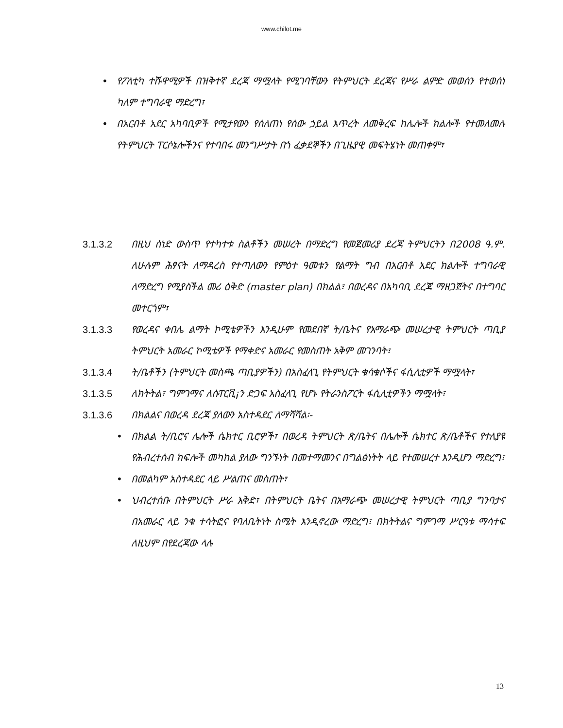www.chilot.me
• የፖለቲካ ተሹዋሚዎች በዝቅተኛ ደረጃ ማሟላት የሚገባቸውን የትምህርት ደረጃና የሥራ ልምድ መወሰን የተወሰነ ካለም ተግባራዊ ማድረግ፣
• በአርብቶ አደር አካባቢዎች የሚታየውን የሰለጠነ የሰው ኃይል እጥረት ለመቅረፍ ከሌሎች ክልሎች የተመለመሉ የትምህርት ፐርሶኔሎችንና የተባበሩ መንግሥታት በጎ ፈቃደኞችን በጊዜያዊ መፍትሄነት መጠቀም፣
3.1.3.2 በዚህ ሰነድ ውስጥ የተካተቱ ስልቶችን መሠረት በማድረግ የመጀመሪያ ደረጃ ትምህርትን በ2008 ዓ.ም. ለሁሉም ሕፃናት ለማዳረስ የተጣለውን የምዕተ ዓመቱን የልማት ግብ በአርብቶ አደር ክልሎች ተግባራዊ ለማድረግ የሚያስችል መሪ ዕቅድ (master plan) በክልል፣ በወረዳና በአካባቢ ደረጃ ማዘጋጀትና በተግባር መተርጎም፣
3.1.3.3 የወረዳና ቀበሌ ልማት ኮሚቴዎችን እንዲሁም የመደበኛ ት/ቤትና የአማራጭ መሠረታዊ ትምህርት ጣቢያ ትምህርት አመራር ኮሚቴዎች የማቀድና አመራር የመስጠት አቅም መገንባት፣
3.1.3.4 ት/ቤቶችን (ትምህርት መስጫ ጣቢያዎችን) በአስፈላጊ የትምህርት ቁሳቁሶችና ፋሲሊቲዎች ማሟላት፣
3.1.3.5 ለክትትል፣ ግምገማና ለሱፐርቪ¡ን ድጋፍ አስፈላጊ የሆኑ የትራንስፖርት ፋሲሊቲዎችን ማሟላት፣
3.1.3.6 በክልልና በወረዳ ደረጃ ያለውን አስተዳደር ለማሻሻል፡-
• በክልል ት/ቢሮና ሌሎች ሴክተር ቢሮዎች፣ በወረዳ ትምህርት ጽ/ቤትና በሌሎች ሴክተር ጽ/ቤቶችና የተለያዩ የሕብረተሰብ ክፍሎች መካከል ያለው ግንኙነት በመተማመንና በግልፅነትት ላይ የተመሠረተ እንዲሆን ማድረግ፣
• በመልካም አስተዳደር ላይ ሥልጠና መስጠት፣
• ህብረተሰቡ በትምህርት ሥራ እቅድ፣ በትምህርት ቤትና በአማራጭ መሠረታዊ ትምህርት ጣቢያ ግንባታና በአመራር ላይ ንቁ ተሳትፎና የባለቤትነት ስሜት እንዲኖረው ማድረግ፣ በክትትልና ግምገማ ሥርዓቱ ማሳተፍ ለዚህም በየደረጃው ላሉ
13